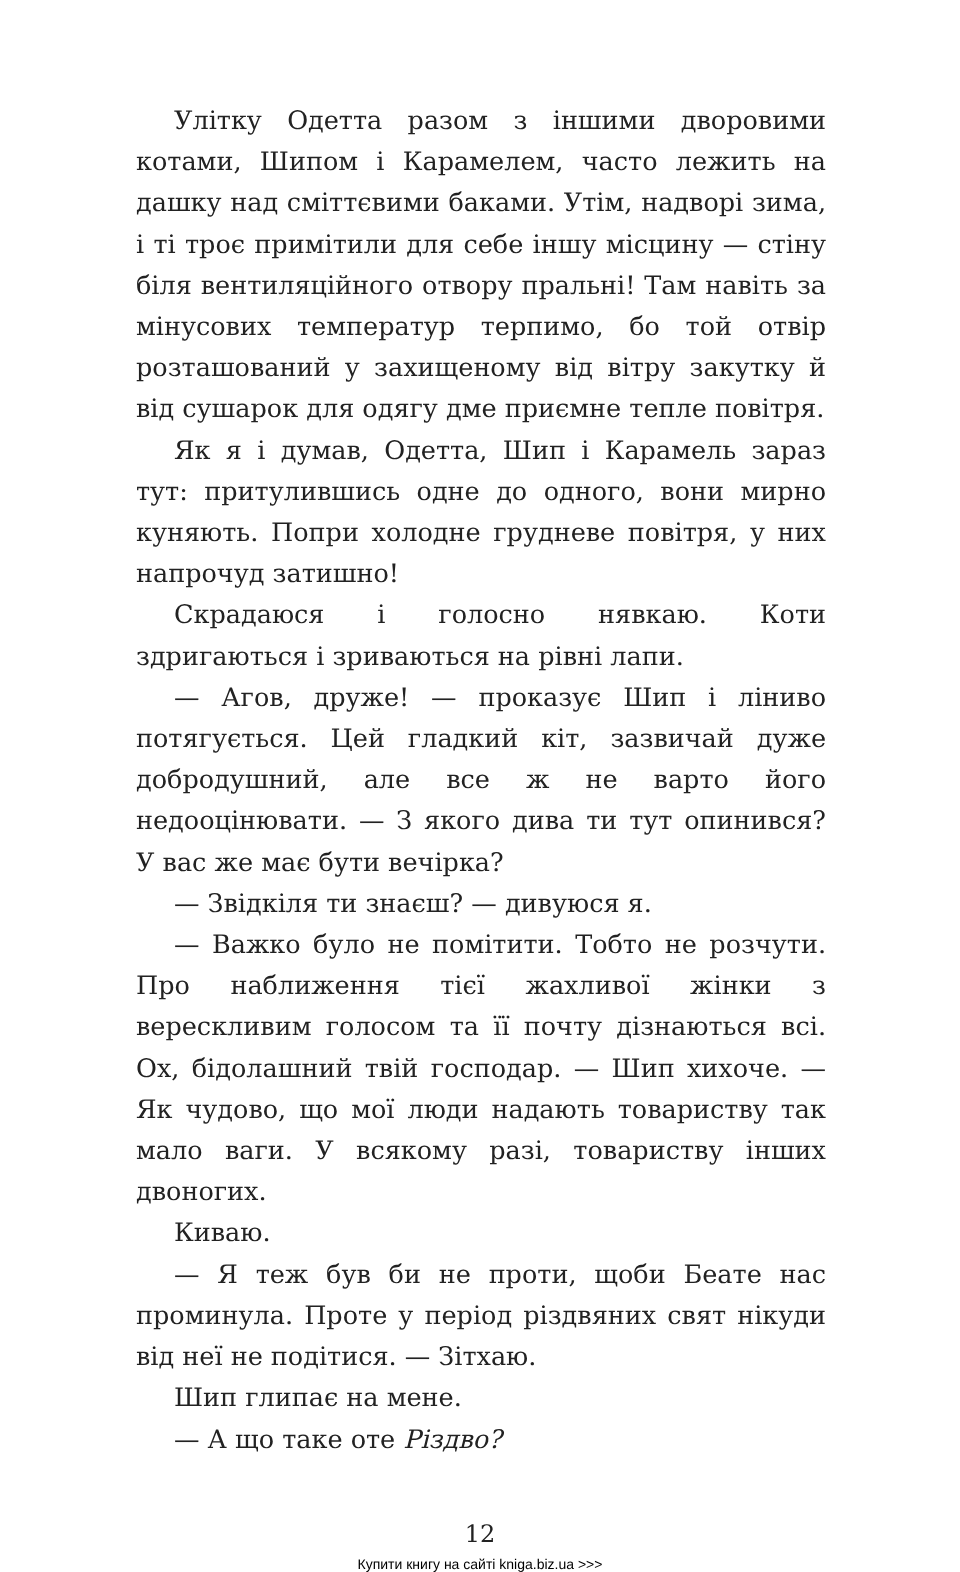Улітку Одетта разом з іншими дворовими котами, Шипом і Карамелем, часто лежить на дашку над сміттєвими баками. Утім, надворі зима, і ті троє примітили для себе іншу місцину — стіну біля вентиляційного отвору пральні! Там навіть за мінусових температур терпимо, бо той отвір розташований у захищеному від вітру закутку й від сушарок для одягу дме приємне тепле повітря.
Як я і думав, Одетта, Шип і Карамель зараз тут: притулившись одне до одного, вони мирно куняють. Попри холодне грудневе повітря, у них напрочуд затишно!
Скрадаюся і голосно нявкаю. Коти здригаються і зриваються на рівні лапи.
— Агов, друже! — проказує Шип і ліниво потягується. Цей гладкий кіт, зазвичай дуже добродушний, але все ж не варто його недооцінювати. — З якого дива ти тут опинився? У вас же має бути вечірка?
— Звідкіля ти знаєш? — дивуюся я.
— Важко було не помітити. Тобто не розчути. Про наближення тієї жахливої жінки з верескливим голосом та її почту дізнаються всі. Ох, бідолашний твій господар. — Шип хихоче. — Як чудово, що мої люди надають товариству так мало ваги. У всякому разі, товариству інших двоногих.
Киваю.
— Я теж був би не проти, щоби Беате нас проминула. Проте у період різдвяних свят нікуди від неї не подітися. — Зітхаю.
Шип глипає на мене.
— А що таке оте Різдво?
12
Купити книгу на сайті kniga.biz.ua >>>